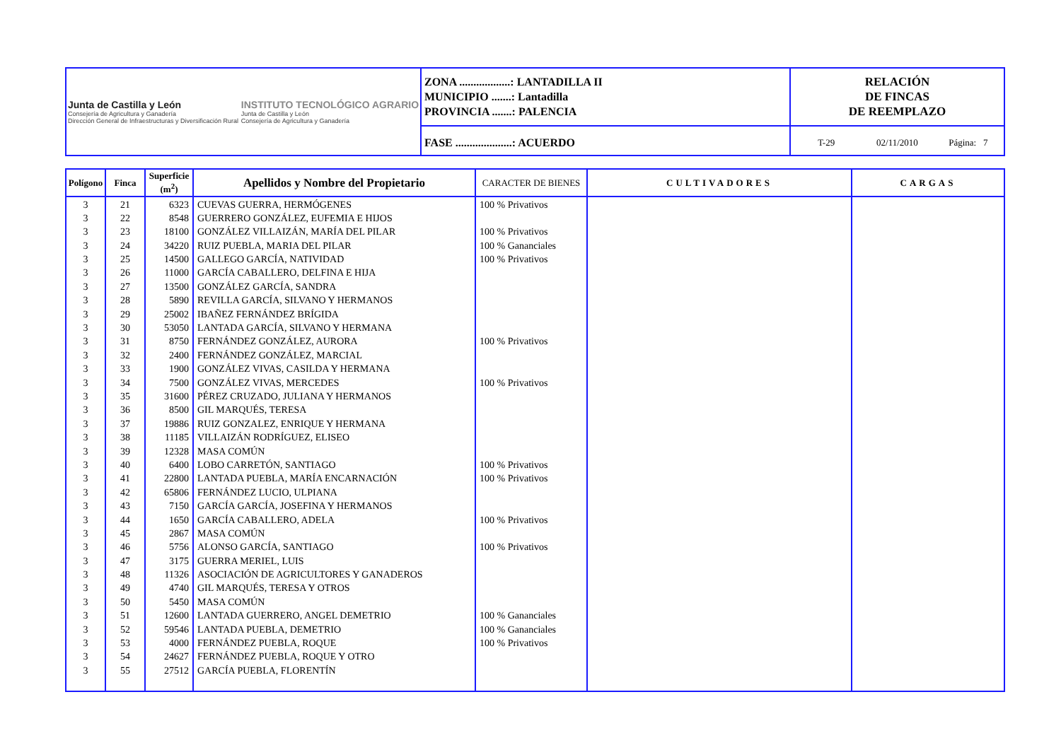Junta de Castilla y León
Consejería de Agricultura y Ganadería
Dirección General de Infraestructuras y Diversificación Rural
INSTITUTO TECNOLÓGICO AGRARIO
Junta de Castilla y León
Consejería de Agricultura y Ganadería
ZONA ..................: LANTADILLA II
MUNICIPIO .......: Lantadilla
PROVINCIA .......: PALENCIA
FASE ....................: ACUERDO
RELACIÓN
DE FINCAS
DE REEMPLAZO
T-29 02/11/2010 Página: 7
| Polígono | Finca | Superficie (m<sup>2</sup>) | Apellidos y Nombre del Propietario | CARACTER DE BIENES | CULTIVADORES | CARGAS |
| --- | --- | --- | --- | --- | --- | --- |
| 3 | 21 | 6323 | CUEVAS GUERRA, HERMÓGENES | 100 % Privativos | | |
| 3 | 22 | 8548 | GUERRERO GONZÁLEZ, EUFEMIA E HIJOS | | | |
| 3 | 23 | 18100 | GONZÁLEZ VILLAIZÁN, MARÍA DEL PILAR | 100 % Privativos | | |
| 3 | 24 | 34220 | RUIZ PUEBLA, MARIA DEL PILAR | 100 % Gananciales | | |
| 3 | 25 | 14500 | GALLEGO GARCÍA, NATIVIDAD | 100 % Privativos | | |
| 3 | 26 | 11000 | GARCÍA CABALLERO, DELFINA E HIJA | | | |
| 3 | 27 | 13500 | GONZÁLEZ GARCÍA, SANDRA | | | |
| 3 | 28 | 5890 | REVILLA GARCÍA, SILVANO Y HERMANOS | | | |
| 3 | 29 | 25002 | IBAÑEZ FERNÁNDEZ BRÍGIDA | | | |
| 3 | 30 | 53050 | LANTADA GARCÍA, SILVANO Y HERMANA | | | |
| 3 | 31 | 8750 | FERNÁNDEZ GONZÁLEZ, AURORA | 100 % Privativos | | |
| 3 | 32 | 2400 | FERNÁNDEZ GONZÁLEZ, MARCIAL | | | |
| 3 | 33 | 1900 | GONZÁLEZ VIVAS, CASILDA Y HERMANA | | | |
| 3 | 34 | 7500 | GONZÁLEZ VIVAS, MERCEDES | 100 % Privativos | | |
| 3 | 35 | 31600 | PÉREZ CRUZADO, JULIANA Y HERMANOS | | | |
| 3 | 36 | 8500 | GIL MARQUÉS, TERESA | | | |
| 3 | 37 | 19886 | RUIZ GONZALEZ, ENRIQUE Y HERMANA | | | |
| 3 | 38 | 11185 | VILLAIZÁN RODRÍGUEZ, ELISEO | | | |
| 3 | 39 | 12328 | MASA COMÚN | | | |
| 3 | 40 | 6400 | LOBO CARRETÓN, SANTIAGO | 100 % Privativos | | |
| 3 | 41 | 22800 | LANTADA PUEBLA, MARÍA ENCARNACIÓN | 100 % Privativos | | |
| 3 | 42 | 65806 | FERNÁNDEZ LUCIO, ULPIANA | | | |
| 3 | 43 | 7150 | GARCÍA GARCÍA, JOSEFINA Y HERMANOS | | | |
| 3 | 44 | 1650 | GARCÍA CABALLERO, ADELA | 100 % Privativos | | |
| 3 | 45 | 2867 | MASA COMÚN | | | |
| 3 | 46 | 5756 | ALONSO GARCÍA, SANTIAGO | 100 % Privativos | | |
| 3 | 47 | 3175 | GUERRA MERIEL, LUIS | | | |
| 3 | 48 | 11326 | ASOCIACIÓN DE AGRICULTORES Y GANADEROS | | | |
| 3 | 49 | 4740 | GIL MARQUÉS, TERESA Y OTROS | | | |
| 3 | 50 | 5450 | MASA COMÚN | | | |
| 3 | 51 | 12600 | LANTADA GUERRERO, ANGEL DEMETRIO | 100 % Gananciales | | |
| 3 | 52 | 59546 | LANTADA PUEBLA, DEMETRIO | 100 % Gananciales | | |
| 3 | 53 | 4000 | FERNÁNDEZ PUEBLA, ROQUE | 100 % Privativos | | |
| 3 | 54 | 24627 | FERNÁNDEZ PUEBLA, ROQUE Y OTRO | | | |
| 3 | 55 | 27512 | GARCÍA PUEBLA, FLORENTÍN | | | |